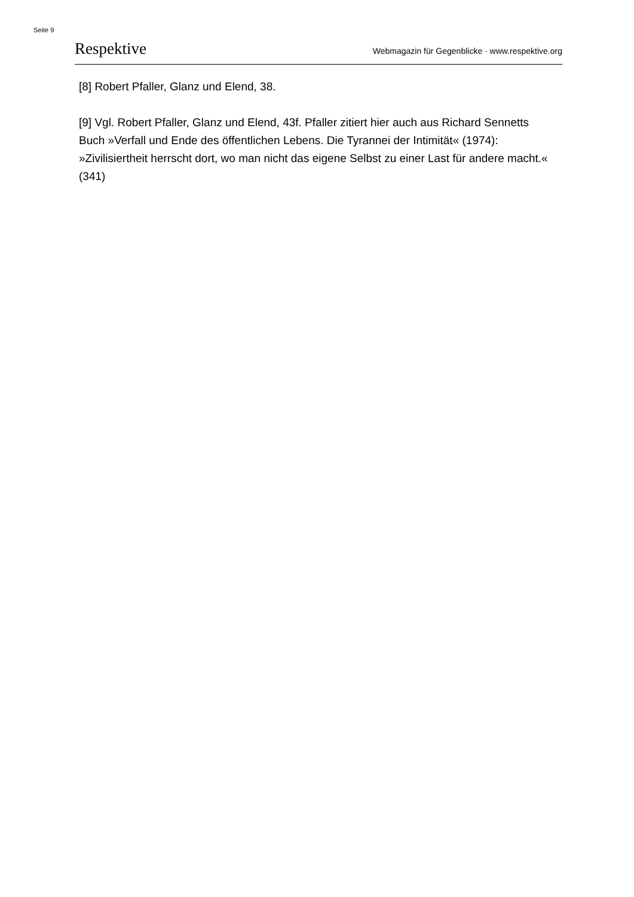Seite 9
Respektive Webmagazin für Gegenblicke · www.respektive.org
[8] Robert Pfaller, Glanz und Elend, 38.
[9] Vgl. Robert Pfaller, Glanz und Elend, 43f. Pfaller zitiert hier auch aus Richard Sennetts Buch »Verfall und Ende des öffentlichen Lebens. Die Tyrannei der Intimität« (1974): »Zivilisiertheit herrscht dort, wo man nicht das eigene Selbst zu einer Last für andere macht.« (341)